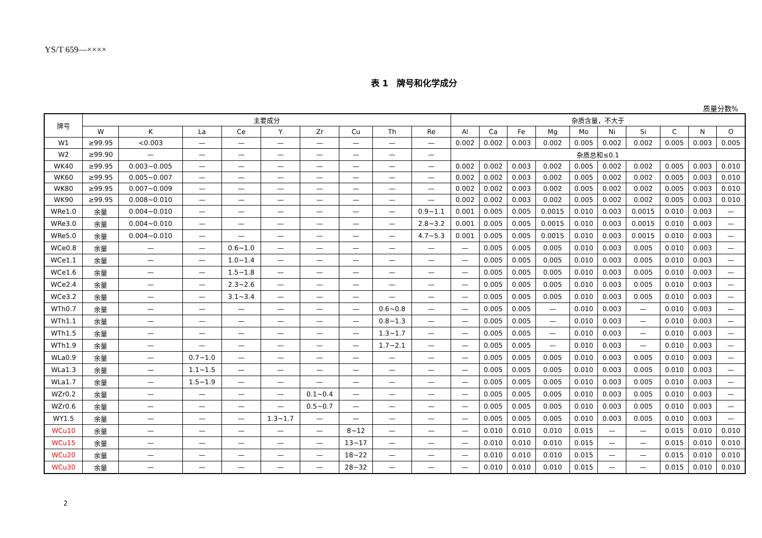YS/T 659—××××
表 1　牌号和化学成分
质量分数%
| 牌号 | 主要成分 | | | | | | | | | 杂质含量，不大于 | | | | | | | | | |
| --- | --- | --- | --- | --- | --- | --- | --- | --- | --- | --- | --- | --- | --- | --- | --- | --- | --- | --- | --- |
| | W | K | La | Ce | Y | Zr | Cu | Th | Re | Al | Ca | Fe | Mg | Mo | Ni | Si | C | N | O |
| W1 | ≥99.95 | <0.003 | — | — | — | — | — | — | — | 0.002 | 0.002 | 0.003 | 0.002 | 0.005 | 0.002 | 0.002 | 0.005 | 0.003 | 0.005 |
| W2 | ≥99.90 | — | — | — | — | — | — | — | — | 杂质总和≤0.1 | | | | | | | | | |
| WK40 | ≥99.95 | 0.003~0.005 | — | — | — | — | — | — | — | 0.002 | 0.002 | 0.003 | 0.002 | 0.005 | 0.002 | 0.002 | 0.005 | 0.003 | 0.010 |
| WK60 | ≥99.95 | 0.005~0.007 | — | — | — | — | — | — | — | 0.002 | 0.002 | 0.003 | 0.002 | 0.005 | 0.002 | 0.002 | 0.005 | 0.003 | 0.010 |
| WK80 | ≥99.95 | 0.007~0.009 | — | — | — | — | — | — | — | 0.002 | 0.002 | 0.003 | 0.002 | 0.005 | 0.002 | 0.002 | 0.005 | 0.003 | 0.010 |
| WK90 | ≥99.95 | 0.008~0.010 | — | — | — | — | — | — | — | 0.002 | 0.002 | 0.003 | 0.002 | 0.005 | 0.002 | 0.002 | 0.005 | 0.003 | 0.010 |
| WRe1.0 | 余量 | 0.004~0.010 | — | — | — | — | — | — | 0.9~1.1 | 0.001 | 0.005 | 0.005 | 0.0015 | 0.010 | 0.003 | 0.0015 | 0.010 | 0.003 | — |
| WRe3.0 | 余量 | 0.004~0.010 | — | — | — | — | — | — | 2.8~3.2 | 0.001 | 0.005 | 0.005 | 0.0015 | 0.010 | 0.003 | 0.0015 | 0.010 | 0.003 | — |
| WRe5.0 | 余量 | 0.004~0.010 | — | — | — | — | — | — | 4.7~5.3 | 0.001 | 0.005 | 0.005 | 0.0015 | 0.010 | 0.003 | 0.0015 | 0.010 | 0.003 | — |
| WCe0.8 | 余量 | — | — | 0.6~1.0 | — | — | — | — | — | — | 0.005 | 0.005 | 0.005 | 0.010 | 0.003 | 0.005 | 0.010 | 0.003 | — |
| WCe1.1 | 余量 | — | — | 1.0~1.4 | — | — | — | — | — | — | 0.005 | 0.005 | 0.005 | 0.010 | 0.003 | 0.005 | 0.010 | 0.003 | — |
| WCe1.6 | 余量 | — | — | 1.5~1.8 | — | — | — | — | — | — | 0.005 | 0.005 | 0.005 | 0.010 | 0.003 | 0.005 | 0.010 | 0.003 | — |
| WCe2.4 | 余量 | — | — | 2.3~2.6 | — | — | — | — | — | — | 0.005 | 0.005 | 0.005 | 0.010 | 0.003 | 0.005 | 0.010 | 0.003 | — |
| WCe3.2 | 余量 | — | — | 3.1~3.4 | — | — | — | — | — | — | 0.005 | 0.005 | 0.005 | 0.010 | 0.003 | 0.005 | 0.010 | 0.003 | — |
| WTh0.7 | 余量 | — | — | — | — | — | — | 0.6~0.8 | — | — | 0.005 | 0.005 | — | 0.010 | 0.003 | — | 0.010 | 0.003 | — |
| WTh1.1 | 余量 | — | — | — | — | — | — | 0.8~1.3 | — | — | 0.005 | 0.005 | — | 0.010 | 0.003 | — | 0.010 | 0.003 | — |
| WTh1.5 | 余量 | — | — | — | — | — | — | 1.3~1.7 | — | — | 0.005 | 0.005 | — | 0.010 | 0.003 | — | 0.010 | 0.003 | — |
| WTh1.9 | 余量 | — | — | — | — | — | — | 1.7~2.1 | — | — | 0.005 | 0.005 | — | 0.010 | 0.003 | — | 0.010 | 0.003 | — |
| WLa0.9 | 余量 | — | 0.7~1.0 | — | — | — | — | — | — | — | 0.005 | 0.005 | 0.005 | 0.010 | 0.003 | 0.005 | 0.010 | 0.003 | — |
| WLa1.3 | 余量 | — | 1.1~1.5 | — | — | — | — | — | — | — | 0.005 | 0.005 | 0.005 | 0.010 | 0.003 | 0.005 | 0.010 | 0.003 | — |
| WLa1.7 | 余量 | — | 1.5~1.9 | — | — | — | — | — | — | — | 0.005 | 0.005 | 0.005 | 0.010 | 0.003 | 0.005 | 0.010 | 0.003 | — |
| WZr0.2 | 余量 | — | — | — | — | 0.1~0.4 | — | — | — | — | 0.005 | 0.005 | 0.005 | 0.010 | 0.003 | 0.005 | 0.010 | 0.003 | — |
| WZr0.6 | 余量 | — | — | — | — | 0.5~0.7 | — | — | — | — | 0.005 | 0.005 | 0.005 | 0.010 | 0.003 | 0.005 | 0.010 | 0.003 | — |
| WY1.5 | 余量 | — | — | — | 1.3~1.7 | — | — | — | — | — | 0.005 | 0.005 | 0.005 | 0.010 | 0.003 | 0.005 | 0.010 | 0.003 | — |
| WCu10 | 余量 | — | — | — | — | — | 8~12 | — | — | — | 0.010 | 0.010 | 0.010 | 0.015 | — | — | 0.015 | 0.010 | 0.010 |
| WCu15 | 余量 | — | — | — | — | — | 13~17 | — | — | — | 0.010 | 0.010 | 0.010 | 0.015 | — | — | 0.015 | 0.010 | 0.010 |
| WCu20 | 余量 | — | — | — | — | — | 18~22 | — | — | — | 0.010 | 0.010 | 0.010 | 0.015 | — | — | 0.015 | 0.010 | 0.010 |
| WCu30 | 余量 | — | — | — | — | — | 28~32 | — | — | — | 0.010 | 0.010 | 0.010 | 0.015 | — | — | 0.015 | 0.010 | 0.010 |
2